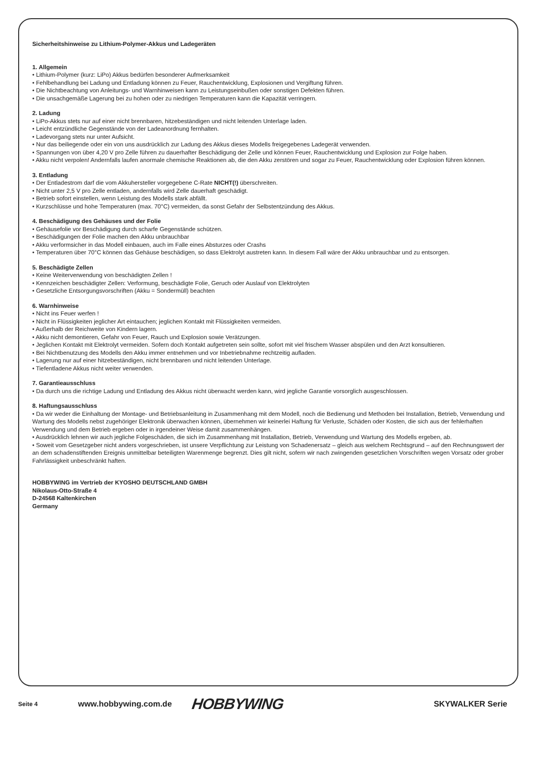Sicherheitshinweise zu Lithium-Polymer-Akkus und Ladegeräten
1. Allgemein
• Lithium-Polymer (kurz: LiPo) Akkus bedürfen besonderer Aufmerksamkeit
• Fehlbehandlung bei Ladung und Entladung können zu Feuer, Rauchentwicklung, Explosionen und Vergiftung führen.
• Die Nichtbeachtung von Anleitungs- und Warnhinweisen kann zu Leistungseinbußen oder sonstigen Defekten führen.
• Die unsachgemäße Lagerung bei zu hohen oder zu niedrigen Temperaturen kann die Kapazität verringern.
2. Ladung
• LiPo-Akkus stets nur auf einer nicht brennbaren, hitzebeständigen und nicht leitenden Unterlage laden.
• Leicht entzündliche Gegenstände von der Ladeanordnung fernhalten.
• Ladevorgang stets nur unter Aufsicht.
• Nur das beiliegende oder ein von uns ausdrücklich zur Ladung des Akkus dieses Modells freigegebenes Ladegerät verwenden.
• Spannungen von über 4,20 V pro Zelle führen zu dauerhafter Beschädigung der Zelle und können Feuer, Rauchentwicklung und Explosion zur Folge haben.
• Akku nicht verpolen! Andernfalls laufen anormale chemische Reaktionen ab, die den Akku zerstören und sogar zu Feuer, Rauchentwicklung oder Explosion führen können.
3. Entladung
• Der Entladestrom darf die vom Akkuhersteller vorgegebene C-Rate NICHT(!) überschreiten.
• Nicht unter 2,5 V pro Zelle entladen, andernfalls wird Zelle dauerhaft geschädigt.
• Betrieb sofort einstellen, wenn Leistung des Modells stark abfällt.
• Kurzschlüsse und hohe Temperaturen (max. 70°C) vermeiden, da sonst Gefahr der Selbstentzündung des Akkus.
4. Beschädigung des Gehäuses und der Folie
• Gehäusefolie vor Beschädigung durch scharfe Gegenstände schützen.
• Beschädigungen der Folie machen den Akku unbrauchbar
• Akku verformsicher in das Modell einbauen, auch im Falle eines Absturzes oder Crashs
• Temperaturen über 70°C können das Gehäuse beschädigen, so dass Elektrolyt austreten kann. In diesem Fall wäre der Akku unbrauchbar und zu entsorgen.
5. Beschädigte Zellen
• Keine Weiterverwendung von beschädigten Zellen !
• Kennzeichen beschädigter Zellen: Verformung, beschädigte Folie, Geruch oder Auslauf von Elektrolyten
• Gesetzliche Entsorgungsvorschriften (Akku = Sondermüll) beachten
6. Warnhinweise
• Nicht ins Feuer werfen !
• Nicht in Flüssigkeiten jeglicher Art eintauchen; jeglichen Kontakt mit Flüssigkeiten vermeiden.
• Außerhalb der Reichweite von Kindern lagern.
• Akku nicht demontieren, Gefahr von Feuer, Rauch und Explosion sowie Verätzungen.
• Jeglichen Kontakt mit Elektrolyt vermeiden. Sofern doch Kontakt aufgetreten sein sollte, sofort mit viel frischem Wasser abspülen und den Arzt konsultieren.
• Bei Nichtbenutzung des Modells den Akku immer entnehmen und vor Inbetriebnahme rechtzeitig aufladen.
• Lagerung nur auf einer hitzebeständigen, nicht brennbaren und nicht leitenden Unterlage.
• Tiefentladene Akkus nicht weiter verwenden.
7. Garantieausschluss
• Da durch uns die richtige Ladung und Entladung des Akkus nicht überwacht werden kann, wird jegliche Garantie vorsorglich ausgeschlossen.
8. Haftungsausschluss
• Da wir weder die Einhaltung der Montage- und Betriebsanleitung in Zusammenhang mit dem Modell, noch die Bedienung und Methoden bei Installation, Betrieb, Verwendung und Wartung des Modells nebst zugehöriger Elektronik überwachen können, übernehmen wir keinerlei Haftung für Verluste, Schäden oder Kosten, die sich aus der fehlerhaften Verwendung und dem Betrieb ergeben oder in irgendeiner Weise damit zusammenhängen.
• Ausdrücklich lehnen wir auch jegliche Folgeschäden, die sich im Zusammenhang mit Installation, Betrieb, Verwendung und Wartung des Modells ergeben, ab.
• Soweit vom Gesetzgeber nicht anders vorgeschrieben, ist unsere Verpflichtung zur Leistung von Schadenersatz – gleich aus welchem Rechtsgrund – auf den Rechnungswert der an dem schadenstiftenden Ereignis unmittelbar beteiligten Warenmenge begrenzt. Dies gilt nicht, sofern wir nach zwingenden gesetzlichen Vorschriften wegen Vorsatz oder grober Fahrlässigkeit unbeschränkt haften.
HOBBYWING im Vertrieb der KYOSHO DEUTSCHLAND GMBH
Nikolaus-Otto-Straße 4
D-24568 Kaltenkirchen
Germany
Seite 4 www.hobbywing.com.de HOBBYWING SKYWALKER Serie